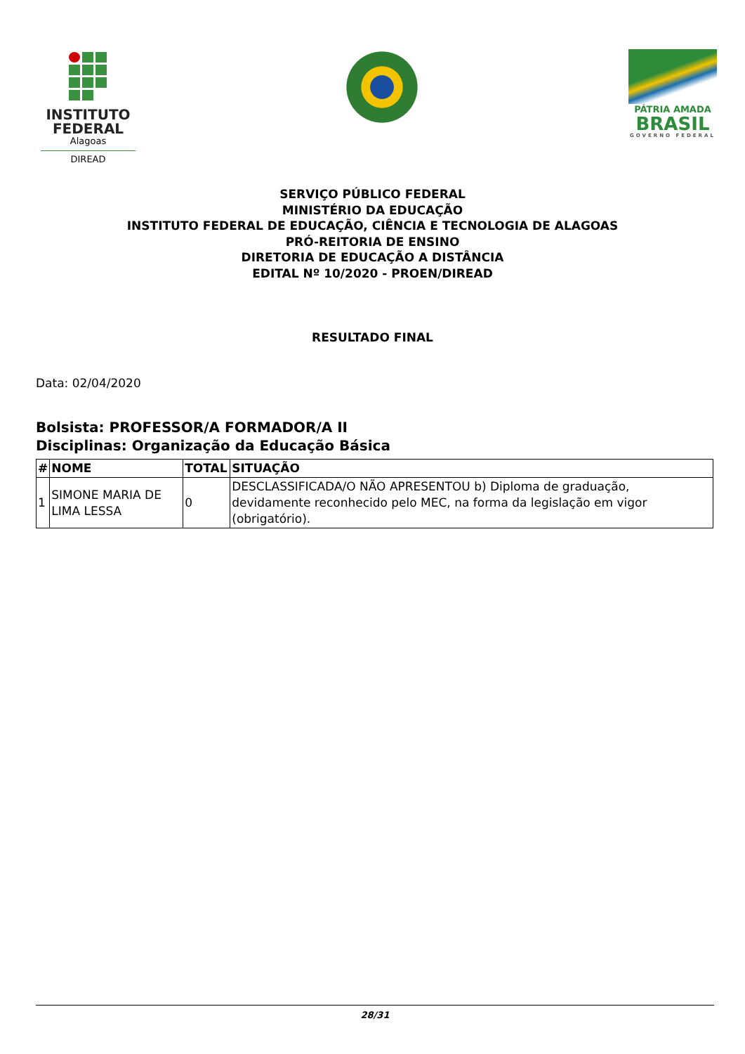INSTITUTO
FEDERAL
Alagoas
DIREAD
PÁTRIA AMADA
BRASIL
GOVERNO FEDERAL
SERVIÇO PÚBLICO FEDERAL
MINISTÉRIO DA EDUCAÇÃO
INSTITUTO FEDERAL DE EDUCAÇÃO, CIÊNCIA E TECNOLOGIA DE ALAGOAS
PRÓ-REITORIA DE ENSINO
DIRETORIA DE EDUCAÇÃO A DISTÂNCIA
EDITAL Nº 10/2020 - PROEN/DIREAD
RESULTADO FINAL
Data: 02/04/2020
Bolsista: PROFESSOR/A FORMADOR/A II
Disciplinas: Organização da Educação Básica
| # | NOME | TOTAL | SITUAÇÃO |
| --- | --- | --- | --- |
| 1 | SIMONE MARIA DE LIMA LESSA | 0 | DESCLASSIFICADA/O NÃO APRESENTOU b) Diploma de graduação, devidamente reconhecido pelo MEC, na forma da legislação em vigor (obrigatório). |
28/31